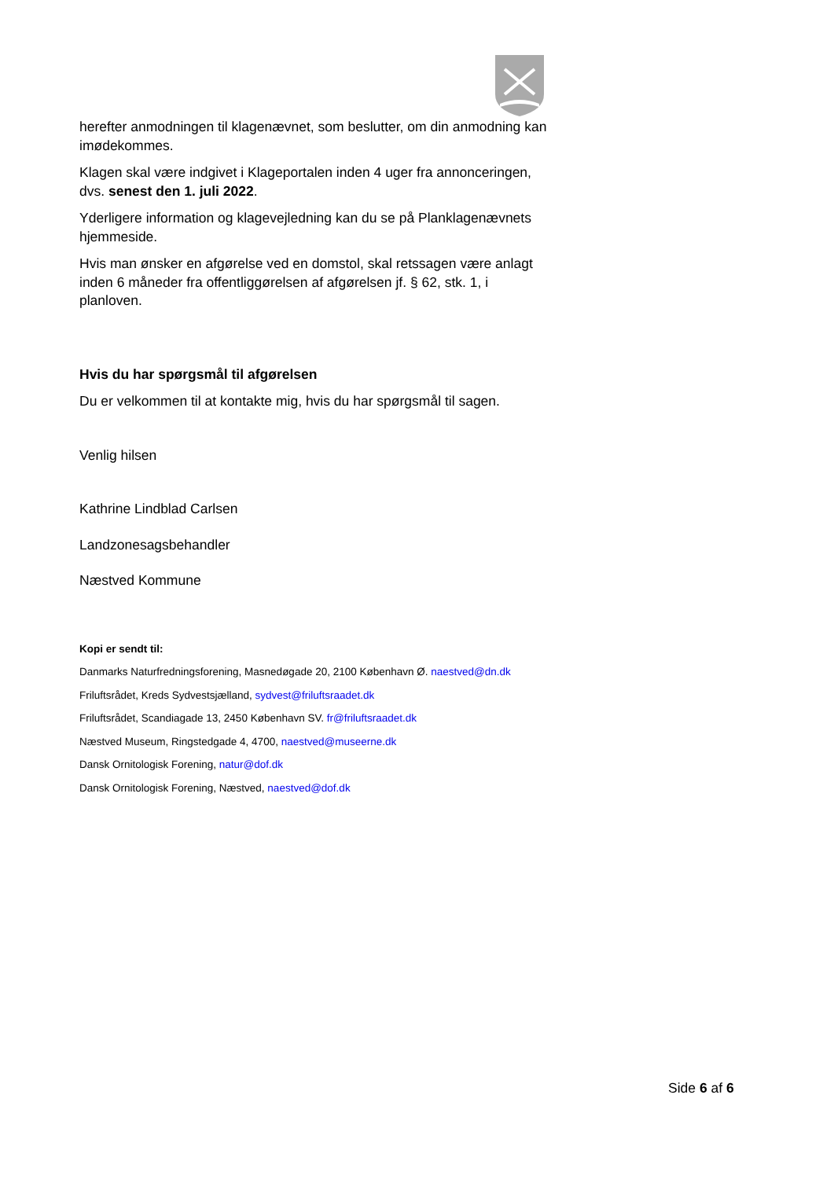herefter anmodningen til klagenævnet, som beslutter, om din anmodning kan imødekommes.
Klagen skal være indgivet i Klageportalen inden 4 uger fra annonceringen, dvs. senest den 1. juli 2022.
Yderligere information og klagevejledning kan du se på Planklagenævnets hjemmeside.
Hvis man ønsker en afgørelse ved en domstol, skal retssagen være anlagt inden 6 måneder fra offentliggørelsen af afgørelsen jf. § 62, stk. 1, i planloven.
Hvis du har spørgsmål til afgørelsen
Du er velkommen til at kontakte mig, hvis du har spørgsmål til sagen.
Venlig hilsen
Kathrine Lindblad Carlsen
Landzonesagsbehandler
Næstved Kommune
Kopi er sendt til:
Danmarks Naturfredningsforening, Masnedøgade 20, 2100 København Ø. naestved@dn.dk
Friluftsrådet, Kreds Sydvestsjælland, sydvest@friluftsraadet.dk
Friluftsrådet, Scandiagade 13, 2450 København SV. fr@friluftsraadet.dk
Næstved Museum, Ringstedgade 4, 4700, naestved@museerne.dk
Dansk Ornitologisk Forening, natur@dof.dk
Dansk Ornitologisk Forening, Næstved, naestved@dof.dk
Side 6 af 6